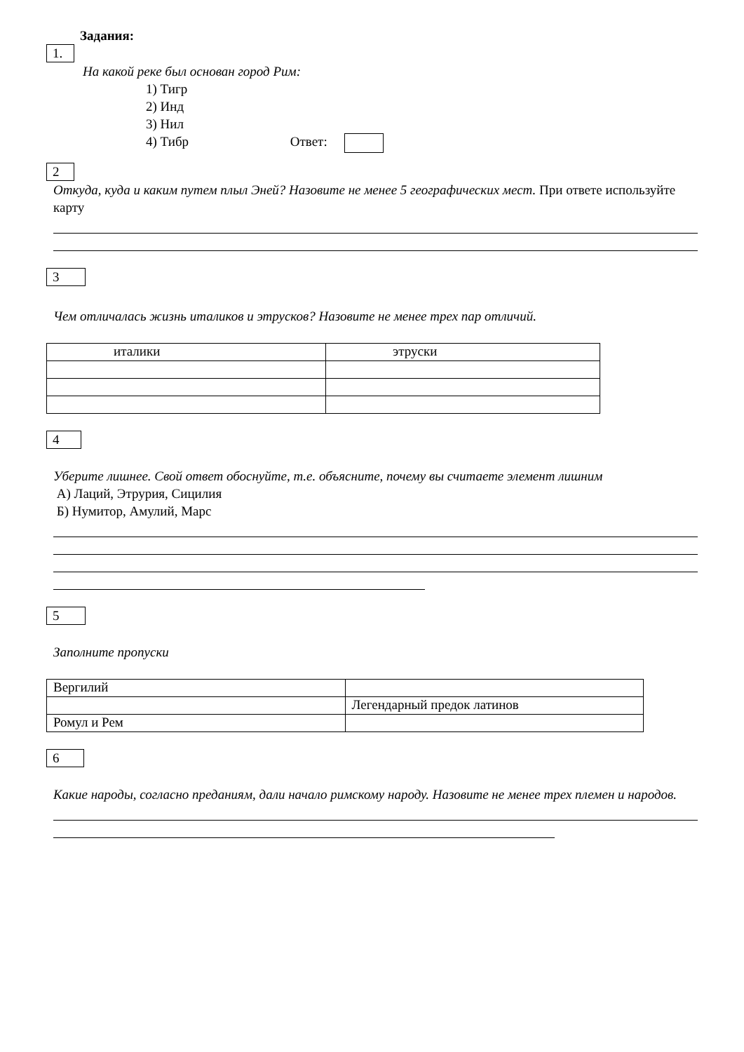Задания:
1.
На какой реке был основан город Рим:
1) Тигр
2) Инд
3) Нил
4) Тибр Ответ:
2
Откуда, куда и каким путем плыл Эней? Назовите не менее 5 географических мест. При ответе используйте карту
3
Чем отличалась жизнь италиков и этрусков? Назовите не менее трех пар отличий.
| италики | этруски |
4
Уберите лишнее. Свой ответ обоснуйте, т.е. объясните, почему вы считаете элемент лишним
А) Лаций, Этрурия, Сицилия
Б) Нумитор, Амулий, Марс
5
Заполните пропуски
| Вергилий | |
| | Легендарный предок латинов |
| Ромул и Рем | |
6
Какие народы, согласно преданиям, дали начало римскому народу. Назовите не менее трех племен и народов.